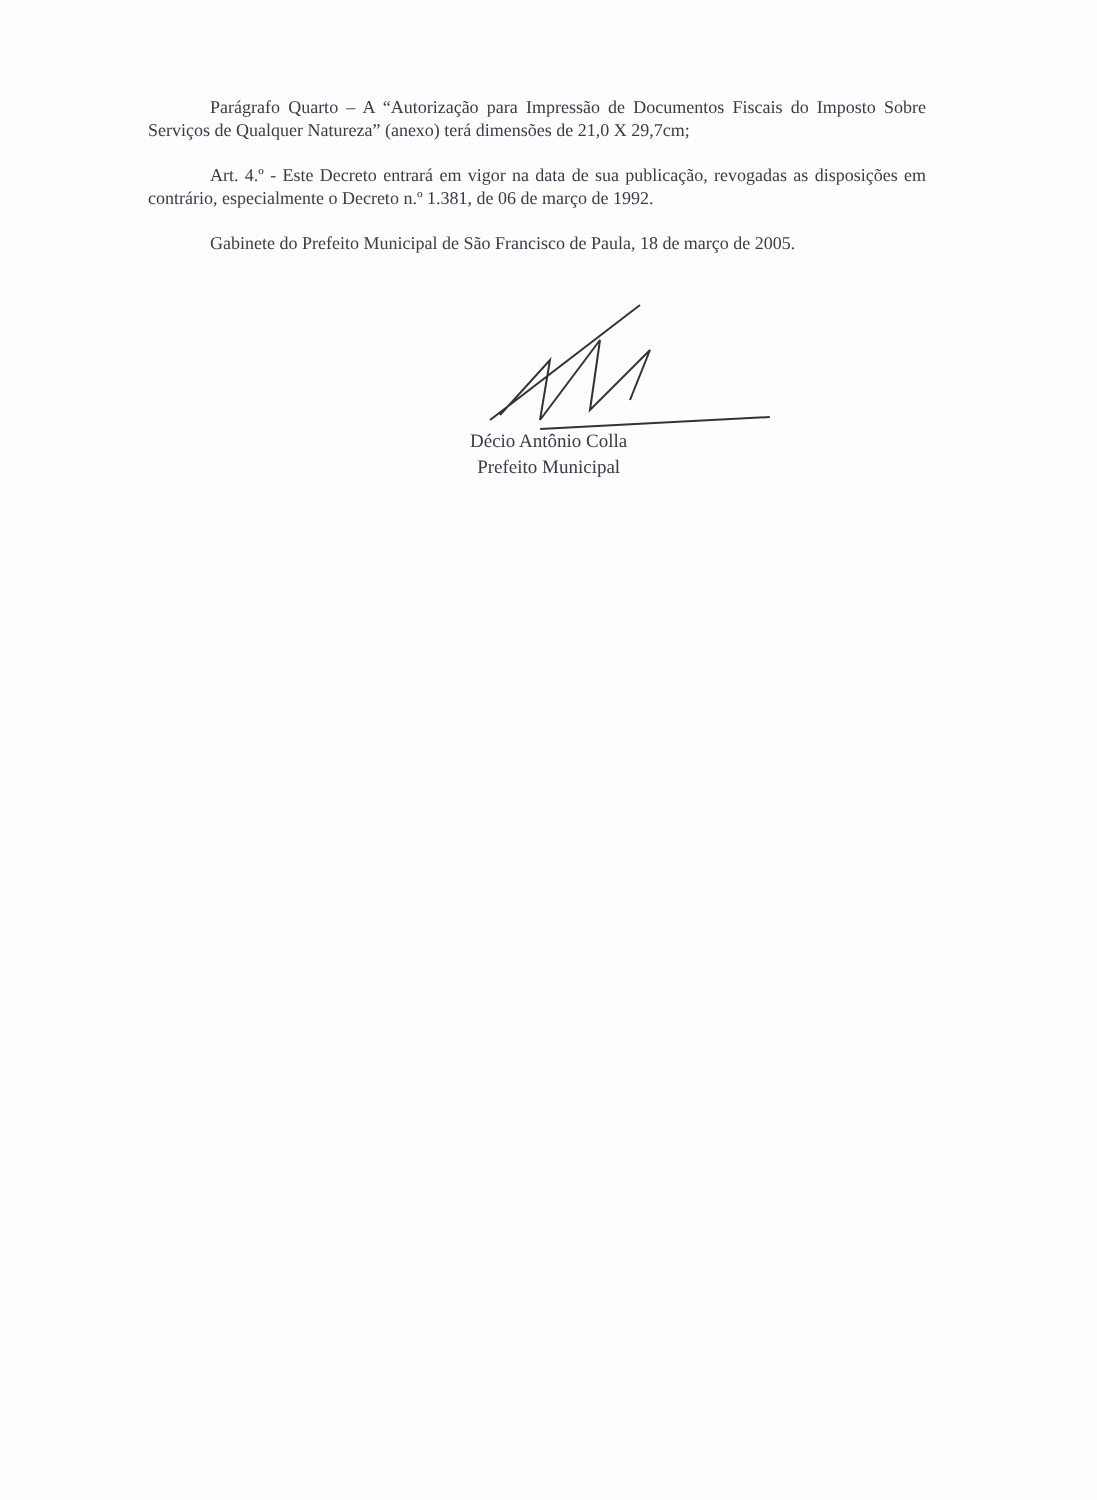Parágrafo Quarto – A “Autorização para Impressão de Documentos Fiscais do Imposto Sobre Serviços de Qualquer Natureza” (anexo) terá dimensões de 21,0 X 29,7cm;
Art. 4.º - Este Decreto entrará em vigor na data de sua publicação, revogadas as disposições em contrário, especialmente o Decreto n.º 1.381, de 06 de março de 1992.
Gabinete do Prefeito Municipal de São Francisco de Paula, 18 de março de 2005.
Décio Antônio Colla
Prefeito Municipal